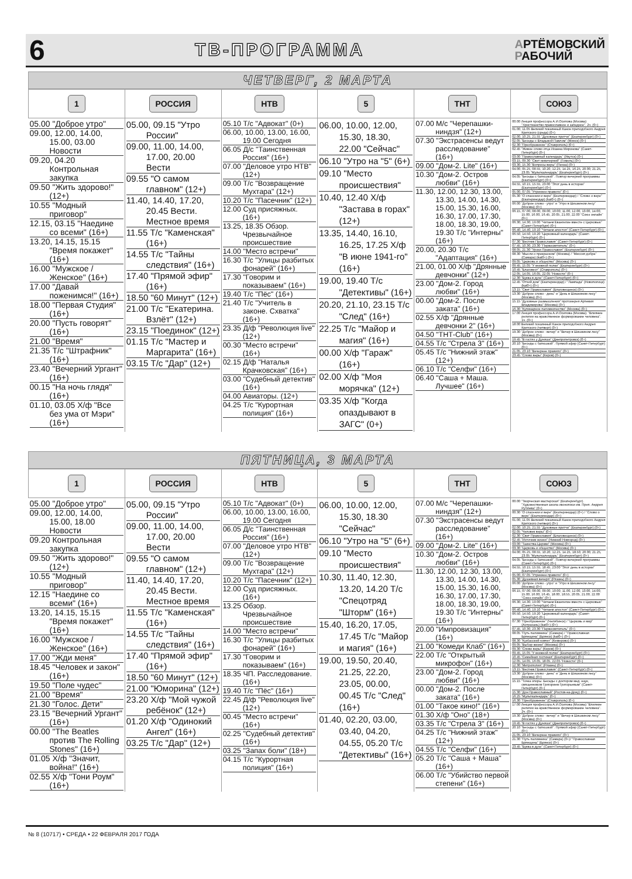6
ТВ-ПРОГРАММА
АРТЁМОВСКИЙ
РАБОЧИЙ
ЧЕТВЕРГ, 2 МАРТА
| 1 | РОССИЯ | НТВ | 5 | ТНТ | СОЮЗ |
| --- | --- | --- | --- | --- | --- |
| 05.00 "Доброе утро" 09.00, 12.00, 14.00, 15.00, 03.00 Новости 09.20, 04.20 Контрольная закупка 09.50 "Жить здорово!" (12+) 10.55 "Модный приговор" 12.15, 03.15 "Наедине со всеми" (16+) 13.20, 14.15, 15.15 "Время покажет" (16+) 16.00 "Мужское / Женское" (16+) 17.00 "Давай поженимся!" (16+) 18.00 "Первая Студия" (16+) 20.00 "Пусть говорят" (16+) 21.00 "Время" 21.35 Т/с "Штрафник" (16+) 23.40 "Вечерний Ургант" (16+) 00.15 "На ночь глядя" (16+) 01.10, 03.05 Х/ф "Все без ума от Мэри" (16+) | 05.00, 09.15 "Утро России" 09.00, 11.00, 14.00, 17.00, 20.00 Вести 09.55 "О самом главном" (12+) 11.40, 14.40, 17.20, 20.45 Вести. Местное время 11.55 Т/с "Каменская" (16+) 14.55 Т/с "Тайны следствия" (16+) 17.40 "Прямой эфир" (16+) 18.50 "60 Минут" (12+) 21.00 Т/с "Екатерина. Взлёт" (12+) 23.15 "Поединок" (12+) 01.15 Т/с "Мастер и Маргарита" (16+) 03.15 Т/с "Дар" (12+) | 05.10 Т/с "Адвокат" (0+) 06.00, 10.00, 13.00, 16.00, 19.00 Сегодня 06.05 Д/с "Таинственная Россия" (16+) 07.00 "Деловое утро НТВ" (12+) 09.00 Т/с "Возвращение Мухтара" (12+) 10.20 Т/с "Пасечник" (12+) 12.00 Суд присяжных. (16+) 13.25, 18.35 Обзор. Чрезвычайное происшествие 14.00 "Место встречи" 16.30 Т/с "Улицы разбитых фонарей" (16+) 17.30 "Говорим и показываем" (16+) 19.40 Т/с "Пёс" (16+) 21.40 Т/с "Учитель в законе. Схватка" (16+) 23.35 Д/ф "Революция live" (12+) 00.30 "Место встречи" (16+) 02.15 Д/ф "Наталья Крачковская" (16+) 03.00 "Судебный детектив" (16+) 04.00 Авиаторы. (12+) 04.25 Т/с "Курортная полиция" (16+) | 06.00, 10.00, 12.00, 15.30, 18.30, 22.00 "Сейчас" 06.10 "Утро на "5" (6+) 09.10 "Место происшествия" 10.40, 12.40 Х/ф "Застава в горах" (12+) 13.35, 14.40, 16.10, 16.25, 17.25 Х/ф "В июне 1941-го" (16+) 19.00, 19.40 Т/с "Детективы" (16+) 20.20, 21.10, 23.15 Т/с "След" (16+) 22.25 Т/с "Майор и магия" (16+) 00.00 Х/ф "Гараж" (16+) 02.00 Х/ф "Моя морячка" (12+) 03.35 Х/ф "Когда опаздывают в ЗАГС" (0+) | 07.00 М/с "Черепашки-ниндзя" (12+) 07.30 "Экстрасенсы ведут расследование" (16+) 09.00 "Дом-2. Lite" (16+) 10.30 "Дом-2. Остров любви" (16+) 11.30, 12.00, 12.30, 13.00, 13.30, 14.00, 14.30, 15.00, 15.30, 16.00, 16.30, 17.00, 17.30, 18.00, 18.30, 19.00, 19.30 Т/с "Интерны" (16+) 20.00, 20.30 Т/с "Адаптация" (16+) 21.00, 01.00 Х/ф "Дрянные девчонки" (12+) 23.00 "Дом-2. Город любви" (16+) 00.00 "Дом-2. После заката" (16+) 02.55 Х/ф "Дрянные девчонки 2" (16+) 04.50 "ТНТ-Club" (16+) 04.55 Т/с "Стрела 3" (16+) 05.45 Т/с "Нижний этаж" (12+) 06.10 Т/с "Селфи" (16+) 06.40 "Саша + Маша. Лучшее" (16+) | 00.00 Лекция профессора А.И.Осипова (Москва) "Христианство православное и западное". 2ч. (0+) 01.00, 11.05 Великий покаянный Канон преподобного Андрея Критского (среда) (0+) 02.00, 10.25, 21.55 "Духовные притчи" (Екатеринбург) (0+) 02.05 "Беседы с Владыкой Павлом" (Минск) (0+) 02.30 "Преображение" (Ставрополь) (0+) 02.45 "Живое слово отца Иоанна Миронова" (Санкт-Петербург) (0+) 03.00 "Православный календарь" (Якутск) (0+) 03.15, 09.30 "Свет невечерний" (Гомель) (0+) 03.30, 15.30 "Вопросы веры" (Пенза) (0+) 04.00, 05.25, 08.55, 10.20, 12.25, 14.25, 16.25, 20.00, 21.25, 23.05 "Мульткалендарь" (Екатеринбург) (0+) 04.05 "Беседы с батюшкой". Повтор вечерней программы (Екатеринбург) (0+) 04.55, 10.15, 15.55, 23.00 "Этот день в истории" (Екатеринбург) (0+) 05.00, 07.05 "Утреннее правило" (0+) 05.30 "О спасении и вере" (Екатеринодар) / "Слово о вере" (Екатеринодар) (kat0+) (0+) 06.00 "Доброе слово - утро" и "Утро в Шишкином лесу" (Москва) (0+) 06.15, 07.00, 08.00, 09.00, 10.00, 11.00, 12.00, 13.00, 14.00, 15.00, 16.00, 16.45, 20.05, 21.00, 22.00 "Союз онлайн" (0+) 06.30, 14.30, 19.00 "Читаем Евангелие вместе с Церковью" (Санкт-Петербург) (0+) 06.40, 14.40, 19.10 "Читаем апостол" (Санкт-Петербург) (0+) 06.50, 14.50, 19.20 "Церковный календарь" (Санкт-Петербург) (0+) 07.30 "Вестник Православия" (Санкт-Петербург) (0+) 07.45, 10.30, 23.30 "Первосвятитель" (0+) 08.05, 21.30 "Уроки Православия" (Екатеринбург) (0+) 08.30 "Мысли о прекрасном" (Москва) / "Миссия добра" (Самара) (kat0+) (0+) 09.05 "Церковь и общество" (Москва) (0+) 09.45, 15.05 "У книжной полки" (Екатеринбург) (0+) 10.45 "Благовест" (Ставрополь) (0+) 12.05, 14.05, 16.05, 22.05 "Новости" (0+) 12.30 "Буква в духе" (Санкт-Петербург) (0+) 12.45 "Отчий дом" (Екатеринодар) / "Лампада" (Новополоцк) (kat0+) (0+) 13.15 "Свет Православия" (Благовещенск) (0+) 13.30 "Доброе слово - день" и "День в Шишкином лесу" (Москва) (0+) 15.15 "Духовные размышления" протоиерея Артемия Владимирова" (Москва) (0+) 16.30 "Кулинарное паломничество" (Москва) (0+) 17.00 Лекция профессора А.И.Осипова (Москва). "Влияние религии на нравственное формирование человека". 1ч. (0+) 18.00 Великий покаянный Канон преподобного Андрея Критского (четверг) (0+) 19.30 "Доброе слово - вечер" и "Вечер в Шишкином лесу" (Москва) (0+) 19.45 "В гостях у Дуняши" (Днепропетровск) (0+) 20.10 "Беседы с батюшкой". Прямой эфир (Санкт-Петербург) (0+) 21.05, 23.10 "Вечернее правило" (0+) 23.45 "Слово веры" (Киров) (0+) |
ПЯТНИЦА, 3 МАРТА
| 1 | РОССИЯ | НТВ | 5 | ТНТ | СОЮЗ |
| --- | --- | --- | --- | --- | --- |
| 05.00 "Доброе утро" 09.00, 12.00, 14.00, 15.00, 18.00 Новости 09.20 Контрольная закупка 09.50 "Жить здорово!" (12+) 10.55 "Модный приговор" 12.15 "Наедине со всеми" (16+) 13.20, 14.15, 15.15 "Время покажет" (16+) 16.00 "Мужское / Женское" (16+) 17.00 "Жди меня" 18.45 "Человек и закон" (16+) 19.50 "Поле чудес" 21.00 "Время" 21.30 "Голос. Дети" 23.15 "Вечерний Ургант" (16+) 00.00 "The Beatles против The Rolling Stones" (16+) 01.05 Х/ф "Значит, война!" (16+) 02.55 Х/ф "Тони Роум" (16+) | 05.00, 09.15 "Утро России" 09.00, 11.00, 14.00, 17.00, 20.00 Вести 09.55 "О самом главном" (12+) 11.40, 14.40, 17.20, 20.45 Вести. Местное время 11.55 Т/с "Каменская" (16+) 14.55 Т/с "Тайны следствия" (16+) 17.40 "Прямой эфир" (16+) 18.50 "60 Минут" (12+) 21.00 "Юморина" (12+) 23.20 Х/ф "Мой чужой ребёнок" (12+) 01.20 Х/ф "Одинокий Ангел" (16+) 03.25 Т/с "Дар" (12+) | 05.10 Т/с "Адвокат" (0+) 06.00, 10.00, 13.00, 16.00, 19.00 Сегодня 06.05 Д/с "Таинственная Россия" (16+) 07.00 "Деловое утро НТВ" (12+) 09.00 Т/с "Возвращение Мухтара" (12+) 10.20 Т/с "Пасечник" (12+) 12.00 Суд присяжных. (16+) 13.25 Обзор. Чрезвычайное происшествие 14.00 "Место встречи" 16.30 Т/с "Улицы разбитых фонарей" (16+) 17.30 "Говорим и показываем" (16+) 18.35 ЧП. Расследование. (16+) 19.40 Т/с "Пёс" (16+) 22.45 Д/ф "Революция live" (12+) 00.45 "Место встречи" (16+) 02.25 "Судебный детектив" (16+) 03.25 "Запах боли" (18+) 04.15 Т/с "Курортная полиция" (16+) | 06.00, 10.00, 12.00, 15.30, 18.30 "Сейчас" 06.10 "Утро на "5" (6+) 09.10 "Место происшествия" 10.30, 11.40, 12.30, 13.20, 14.20 Т/с "Спецотряд "Шторм" (16+) 15.40, 16.20, 17.05, 17.45 Т/с "Майор и магия" (16+) 19.00, 19.50, 20.40, 21.25, 22.20, 23.05, 00.00, 00.45 Т/с "След" (16+) 01.40, 02.20, 03.00, 03.40, 04.20, 04.55, 05.20 Т/с "Детективы" (16+) | 07.00 М/с "Черепашки-ниндзя" (12+) 07.30 "Экстрасенсы ведут расследование" (16+) 09.00 "Дом-2. Lite" (16+) 10.30 "Дом-2. Остров любви" (16+) 11.30, 12.00, 12.30, 13.00, 13.30, 14.00, 14.30, 15.00, 15.30, 16.00, 16.30, 17.00, 17.30, 18.00, 18.30, 19.00, 19.30 Т/с "Интерны" (16+) 20.00 "Импровизация" (16+) 21.00 "Комеди Клаб" (16+) 22.00 Т/с "Открытый микрофон" (16+) 23.00 "Дом-2. Город любви" (16+) 00.00 "Дом-2. После заката" (16+) 01.00 "Такое кино!" (16+) 01.30 Х/ф "Оно" (18+) 03.35 Т/с "Стрела 3" (16+) 04.25 Т/с "Нижний этаж" (12+) 04.55 Т/с "Селфи" (16+) 05.20 Т/с "Саша + Маша" (16+) 06.00 Т/с "Убийство первой степени" (16+) | 00.00 "Творческая мастерская" (Екатеринбург). "Художественная школа иконописи им. Преп. Андрея Рублева" (0+) 00.30 "О спасении и вере" (Екатеринодар) (0+) / "Слово о вере" (Екатеринодар) (0+) 01.00, 11.05 Великий покаянный Канон преподобного Андрея Критского (четверг) (0+) 02.00, 10.25, 21.55 "Духовные притчи" (Екатеринбург) (0+) 02.05 "Человек веры" (0+) 02.30 "Свет Православия" (Благовещенск) (0+) 02.45 "Источник жизни" (Нижний Новгород) (0+) 03.00 "Таинства Церкви" (Москва) (0+) 03.30 "Церковь и общество" (Москва) (0+) 04.00, 05.25, 08.55, 10.20, 12.25, 14.25, 18.50, 20.00, 21.25, 23.05 "Мульткалендарь" (Екатеринбург) (0+) 04.05 "Беседы с батюшкой". Повтор вечерней программы (Санкт-Петербург) (0+) 04.55, 10.15, 15.55, 18.45, 23.00 "Этот день в истории" (Екатеринбург) (0+) 05.00, 07.05 "Утреннее правило" (0+) 05.30 "Душевная вечеря" (Рязань) (0+) 06.00 "Доброе слово - утро" и "Утро в Шишкином лесу" (Москва) (0+) 06.15, 07.00, 08.00, 09.00, 10.00, 11.00, 12.00, 13.00, 14.00, 15.00, 16.00, 16.45, 18.00, 18.55, 20.05, 21.00, 22.00 "Союз онлайн" (0+) 06.30, 14.30, 19.00 "Читаем Евангелие вместе с Церковью" (Санкт-Петербург) (0+) 06.40, 14.40, 19.10 "Читаем апостол" (Санкт-Петербург) (0+) 06.50, 14.50, 19.20 "Церковный календарь" (Санкт-Петербург) (0+) 07.30 "Преображение" (Челябинск) / "Церковь и мир" (Астрахань) (kat0+) (0+) 07.45, 10.30, 23.30 "Первосвятитель" (0+) 08.05 "Путь паломника" (Самара) / "Православная Брянщина" (Брянск) (kat0+) (0+) 08.30 "Кузбасский ковчег" (Кемерово) (0+) 09.05 "Выбор жизни" (Москва) (0+) 09.30 "Слово веры" (Киров) (0+) 09.45, 15.05 "У книжной полки" (Екатеринбург) (0+) 10.45 "Семейная гостиная" (Екатеринбург) (0+) 12.05, 14.05, 16.05, 18.05, 22.05 "Новости" (0+) 12.30 "Митрополия" (Рязань) (0+) 13.15 "Вестник Православия" (Санкт-Петербург) (0+) 13.30 "Доброе слово - день" и "День в Шишкином лесу" (Москва) (0+) 15.15 "Точка опоры. Беседы с доктором мед. наук, священником Григорием Григорьевым" (Санкт-Петербург) (0+) 15.30 "Дон Православный" (Ростов-на-Дону) (0+) 16.25 "Мульткалендарь" (0+) 16.30 "Преображение" (Ставрополь) (0+) 17.00 Лекция профессора А.И.Осипова (Москва) "Влияние религии на нравственное формирование человека". 2ч. (0+) 19.30 "Доброе слово - вечер" и "Вечер в Шишкином лесу" (Москва) (0+) 19.45 "В гостях у Дуняши" (Днепропетровск) (0+) 20.10 "Беседы с батюшкой". Прямой эфир (Санкт-Петербург) (0+) 21.05, 23.10 "Вечернее правило" (0+) 21.30 "Путь паломника" (Самара) (0+)/ "Православная Брянщина" (Брянск) (0+) 23.45 "Буква в духе" (Санкт-Петербург) (0+) |
№ 8 (10717) • СРЕДА • 22 ФЕВРАЛЯ 2017 ГОДА